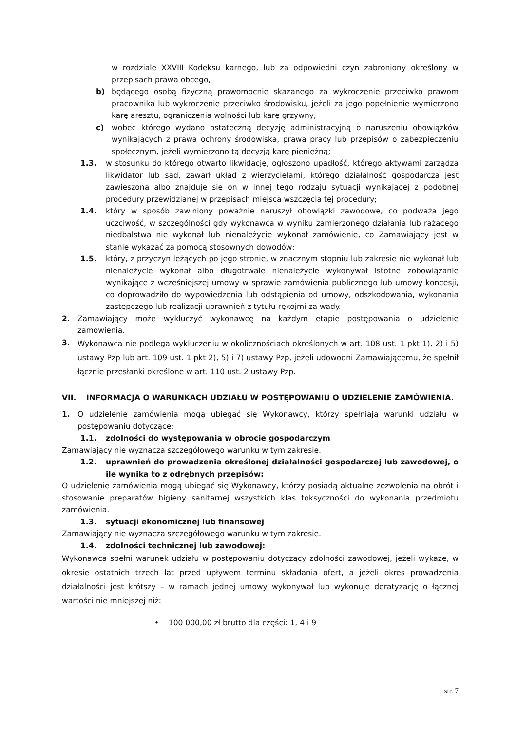w rozdziale XXVIII Kodeksu karnego, lub za odpowiedni czyn zabroniony określony w przepisach prawa obcego,
b) będącego osobą fizyczną prawomocnie skazanego za wykroczenie przeciwko prawom pracownika lub wykroczenie przeciwko środowisku, jeżeli za jego popełnienie wymierzono karę aresztu, ograniczenia wolności lub karę grzywny,
c) wobec którego wydano ostateczną decyzję administracyjną o naruszeniu obowiązków wynikających z prawa ochrony środowiska, prawa pracy lub przepisów o zabezpieczeniu społecznym, jeżeli wymierzono tą decyzją karę pieniężną;
1.3. w stosunku do którego otwarto likwidację, ogłoszono upadłość, którego aktywami zarządza likwidator lub sąd, zawarł układ z wierzycielami, którego działalność gospodarcza jest zawieszona albo znajduje się on w innej tego rodzaju sytuacji wynikającej z podobnej procedury przewidzianej w przepisach miejsca wszczęcia tej procedury;
1.4. który w sposób zawiniony poważnie naruszył obowiązki zawodowe, co podważa jego uczciwość, w szczególności gdy wykonawca w wyniku zamierzonego działania lub rażącego niedbalstwa nie wykonał lub nienależycie wykonał zamówienie, co Zamawiający jest w stanie wykazać za pomocą stosownych dowodów;
1.5. który, z przyczyn leżących po jego stronie, w znacznym stopniu lub zakresie nie wykonał lub nienależycie wykonał albo długotrwale nienależycie wykonywał istotne zobowiązanie wynikające z wcześniejszej umowy w sprawie zamówienia publicznego lub umowy koncesji, co doprowadziło do wypowiedzenia lub odstąpienia od umowy, odszkodowania, wykonania zastępczego lub realizacji uprawnień z tytułu rękojmi za wady.
2. Zamawiający może wykluczyć wykonawcę na każdym etapie postępowania o udzielenie zamówienia.
3. Wykonawca nie podlega wykluczeniu w okolicznościach określonych w art. 108 ust. 1 pkt 1), 2) i 5) ustawy Pzp lub art. 109 ust. 1 pkt 2), 5) i 7) ustawy Pzp, jeżeli udowodni Zamawiającemu, że spełnił łącznie przesłanki określone w art. 110 ust. 2 ustawy Pzp.
VII. INFORMACJA O WARUNKACH UDZIAŁU W POSTĘPOWANIU O UDZIELENIE ZAMÓWIENIA.
1. O udzielenie zamówienia mogą ubiegać się Wykonawcy, którzy spełniają warunki udziału w postępowaniu dotyczące:
1.1. zdolności do występowania w obrocie gospodarczym
Zamawiający nie wyznacza szczegółowego warunku w tym zakresie.
1.2. uprawnień do prowadzenia określonej działalności gospodarczej lub zawodowej, o ile wynika to z odrębnych przepisów:
O udzielenie zamówienia mogą ubiegać się Wykonawcy, którzy posiadą aktualne zezwolenia na obrót i stosowanie preparatów higieny sanitarnej wszystkich klas toksyczności do wykonania przedmiotu zamówienia.
1.3. sytuacji ekonomicznej lub finansowej
Zamawiający nie wyznacza szczegółowego warunku w tym zakresie.
1.4. zdolności technicznej lub zawodowej:
Wykonawca spełni warunek udziału w postępowaniu dotyczący zdolności zawodowej, jeżeli wykaże, w okresie ostatnich trzech lat przed upływem terminu składania ofert, a jeżeli okres prowadzenia działalności jest krótszy – w ramach jednej umowy wykonywał lub wykonuje deratyzację o łącznej wartości nie mniejszej niż:
• 100 000,00 zł brutto dla części: 1, 4 i 9
str. 7